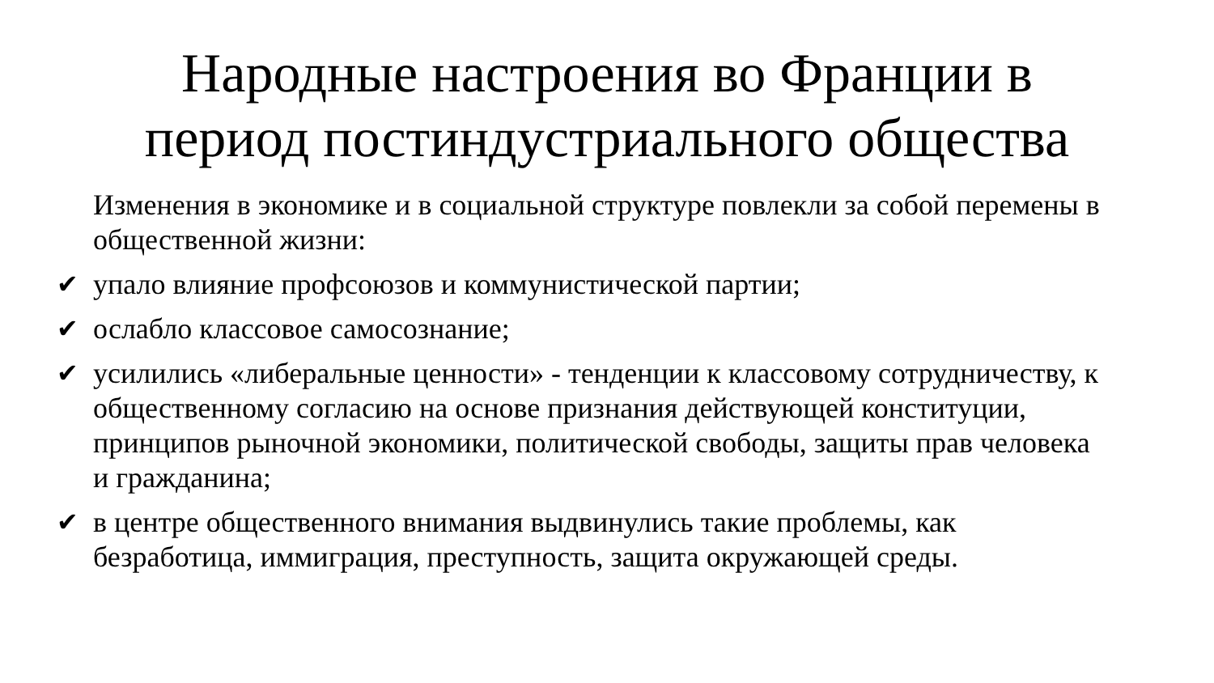Народные настроения во Франции в
период постиндустриального общества
Изменения в экономике и в социальной структуре повлекли за собой перемены в общественной жизни:
✔ упало влияние профсоюзов и коммунистической партии;
✔ ослабло классовое самосознание;
✔ усилились «либеральные ценности» - тенденции к классовому сотрудничеству, к общественному согласию на основе признания действующей конституции, принципов рыночной экономики, политической свободы, защиты прав человека и гражданина;
✔ в центре общественного внимания выдвинулись такие проблемы, как безработица, иммиграция, преступность, защита окружающей среды.